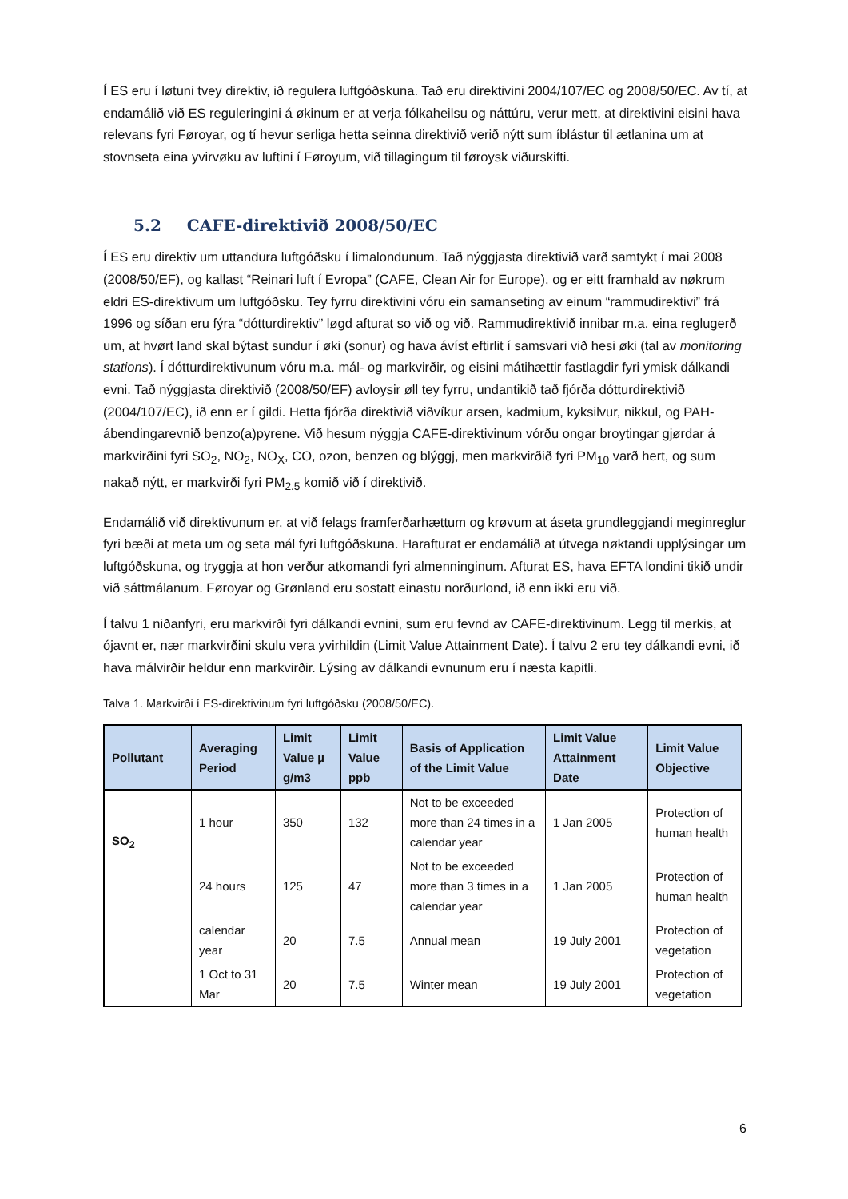Í ES eru í løtuni tvey direktiv, ið regulera luftgóðskuna. Tað eru direktivini 2004/107/EC og 2008/50/EC. Av tí, at endamálið við ES reguleringini á økinum er at verja fólkaheilsu og náttúru, verur mett, at direktivini eisini hava relevans fyri Føroyar, og tí hevur serliga hetta seinna direktivið verið nýtt sum íblástur til ætlanina um at stovnseta eina yvirvøku av luftini í Føroyum, við tillagingum til føroysk viðurskifti.
5.2 CAFE-direktivið 2008/50/EC
Í ES eru direktiv um uttandura luftgóðsku í limalondunum. Tað nýggjasta direktivið varð samtykt í mai 2008 (2008/50/EF), og kallast “Reinari luft í Evropa” (CAFE, Clean Air for Europe), og er eitt framhald av nøkrum eldri ES-direktivum um luftgóðsku. Tey fyrru direktivini vóru ein samanseting av einum “rammudirektivi” frá 1996 og síðan eru fýra “dótturdirektiv” løgd afturat so við og við. Rammudirektivið innibar m.a. eina reglugerð um, at hvørt land skal býtast sundur í øki (sonur) og hava ávíst eftirlit í samsvari við hesi øki (tal av monitoring stations). Í dótturdirektivunum vóru m.a. mál- og markvirðir, og eisini mátihættir fastlagdir fyri ymisk dálkandi evni. Tað nýggjasta direktivið (2008/50/EF) avloysir øll tey fyrru, undantikið tað fjórða dótturdirektivið (2004/107/EC), ið enn er í gildi. Hetta fjórða direktivið viðvíkur arsen, kadmium, kyksilvur, nikkul, og PAH-ábendingarevnið benzo(a)pyrene. Við hesum nýggja CAFE-direktivinum vórðu ongar broytingar gjørdar á markvirðini fyri SO<sub>2</sub>, NO<sub>2</sub>, NO<sub>X</sub>, CO, ozon, benzen og blýggj, men markvirðið fyri PM<sub>10</sub> varð hert, og sum nakað nýtt, er markvirði fyri PM<sub>2.5</sub> komið við í direktivið.
Endamálið við direktivunum er, at við felags framferðarhættum og krøvum at áseta grundleggjandi meginreglur fyri bæði at meta um og seta mál fyri luftgóðskuna. Harafturat er endamálið at útvega nøktandi upplýsingar um luftgóðskuna, og tryggja at hon verður atkomandi fyri almenninginum. Afturat ES, hava EFTA londini tikið undir við sáttmálanum. Føroyar og Grønland eru sostatt einastu norðurlond, ið enn ikki eru við.
Í talvu 1 niðanfyri, eru markvirði fyri dálkandi evnini, sum eru fevnd av CAFE-direktivinum. Legg til merkis, at ójavnt er, nær markvirðini skulu vera yvirhildin (Limit Value Attainment Date). Í talvu 2 eru tey dálkandi evni, ið hava málvirðir heldur enn markvirðir. Lýsing av dálkandi evnunum eru í næsta kapitli.
Talva 1. Markvirði í ES-direktivinum fyri luftgóðsku (2008/50/EC).
| Pollutant | Averaging Period | Limit Value µ g/m3 | Limit Value ppb | Basis of Application of the Limit Value | Limit Value Attainment Date | Limit Value Objective |
| --- | --- | --- | --- | --- | --- | --- |
| SO<sub>2</sub> | 1 hour | 350 | 132 | Not to be exceeded more than 24 times in a calendar year | 1 Jan 2005 | Protection of human health |
| | 24 hours | 125 | 47 | Not to be exceeded more than 3 times in a calendar year | 1 Jan 2005 | Protection of human health |
| | calendar year | 20 | 7.5 | Annual mean | 19 July 2001 | Protection of vegetation |
| | 1 Oct to 31 Mar | 20 | 7.5 | Winter mean | 19 July 2001 | Protection of vegetation |
6